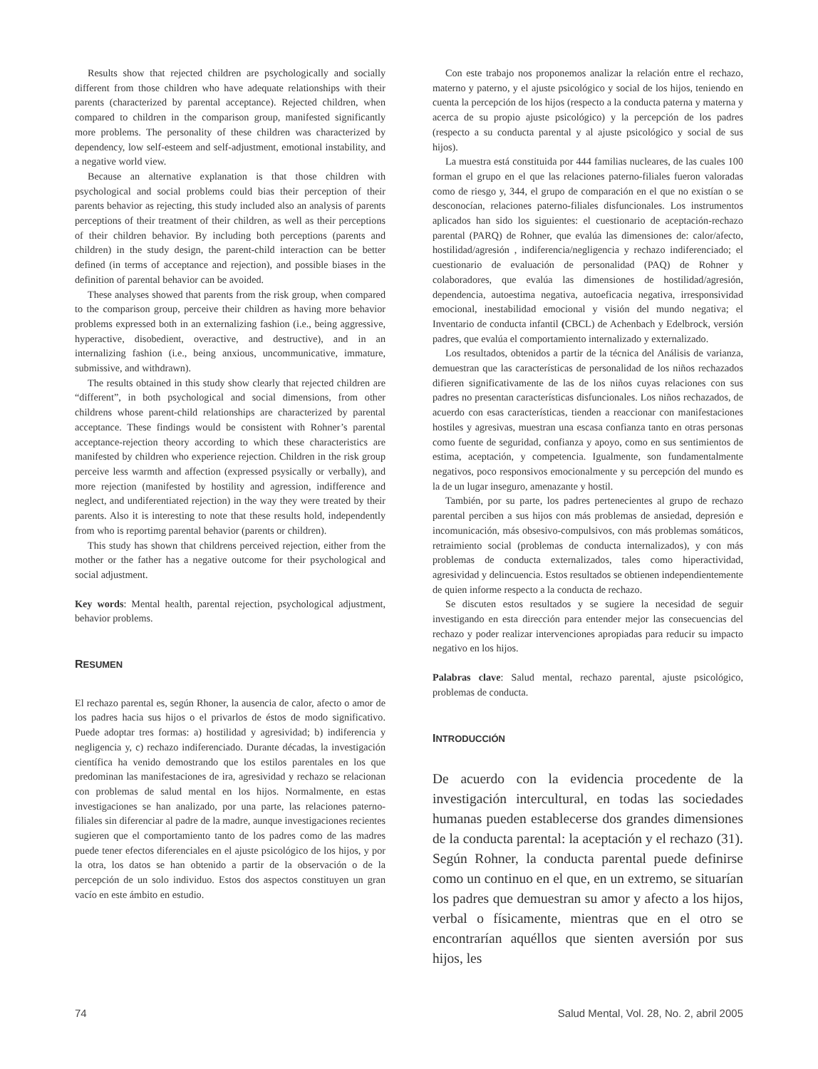Results show that rejected children are psychologically and socially different from those children who have adequate relationships with their parents (characterized by parental acceptance). Rejected children, when compared to children in the comparison group, manifested significantly more problems. The personality of these children was characterized by dependency, low self-esteem and self-adjustment, emotional instability, and a negative world view.
Because an alternative explanation is that those children with psychological and social problems could bias their perception of their parents behavior as rejecting, this study included also an analysis of parents perceptions of their treatment of their children, as well as their perceptions of their children behavior. By including both perceptions (parents and children) in the study design, the parent-child interaction can be better defined (in terms of acceptance and rejection), and possible biases in the definition of parental behavior can be avoided.
These analyses showed that parents from the risk group, when compared to the comparison group, perceive their children as having more behavior problems expressed both in an externalizing fashion (i.e., being aggressive, hyperactive, disobedient, overactive, and destructive), and in an internalizing fashion (i.e., being anxious, uncommunicative, immature, submissive, and withdrawn).
The results obtained in this study show clearly that rejected children are “different”, in both psychological and social dimensions, from other childrens whose parent-child relationships are characterized by parental acceptance. These findings would be consistent with Rohner’s parental acceptance-rejection theory according to which these characteristics are manifested by children who experience rejection. Children in the risk group perceive less warmth and affection (expressed psysically or verbally), and more rejection (manifested by hostility and agression, indifference and neglect, and undiferentiated rejection) in the way they were treated by their parents. Also it is interesting to note that these results hold, independently from who is reportimg parental behavior (parents or children).
This study has shown that childrens perceived rejection, either from the mother or the father has a negative outcome for their psychological and social adjustment.
Key words: Mental health, parental rejection, psychological adjustment, behavior problems.
RESUMEN
El rechazo parental es, según Rhoner, la ausencia de calor, afecto o amor de los padres hacia sus hijos o el privarlos de éstos de modo significativo. Puede adoptar tres formas: a) hostilidad y agresividad; b) indiferencia y negligencia y, c) rechazo indiferenciado. Durante décadas, la investigación científica ha venido demostrando que los estilos parentales en los que predominan las manifestaciones de ira, agresividad y rechazo se relacionan con problemas de salud mental en los hijos. Normalmente, en estas investigaciones se han analizado, por una parte, las relaciones paterno-filiales sin diferenciar al padre de la madre, aunque investigaciones recientes sugieren que el comportamiento tanto de los padres como de las madres puede tener efectos diferenciales en el ajuste psicológico de los hijos, y por la otra, los datos se han obtenido a partir de la observación o de la percepción de un solo individuo. Estos dos aspectos constituyen un gran vacío en este ámbito en estudio.
Con este trabajo nos proponemos analizar la relación entre el rechazo, materno y paterno, y el ajuste psicológico y social de los hijos, teniendo en cuenta la percepción de los hijos (respecto a la conducta paterna y materna y acerca de su propio ajuste psicológico) y la percepción de los padres (respecto a su conducta parental y al ajuste psicológico y social de sus hijos).
La muestra está constituida por 444 familias nucleares, de las cuales 100 forman el grupo en el que las relaciones paterno-filiales fueron valoradas como de riesgo y, 344, el grupo de comparación en el que no existían o se desconocían, relaciones paterno-filiales disfuncionales. Los instrumentos aplicados han sido los siguientes: el cuestionario de aceptación-rechazo parental (PARQ) de Rohner, que evalúa las dimensiones de: calor/afecto, hostilidad/agresión , indiferencia/negligencia y rechazo indiferenciado; el cuestionario de evaluación de personalidad (PAQ) de Rohner y colaboradores, que evalúa las dimensiones de hostilidad/agresión, dependencia, autoestima negativa, autoeficacia negativa, irresponsividad emocional, inestabilidad emocional y visión del mundo negativa; el Inventario de conducta infantil (CBCL) de Achenbach y Edelbrock, versión padres, que evalúa el comportamiento internalizado y externalizado.
Los resultados, obtenidos a partir de la técnica del Análisis de varianza, demuestran que las características de personalidad de los niños rechazados difieren significativamente de las de los niños cuyas relaciones con sus padres no presentan características disfuncionales. Los niños rechazados, de acuerdo con esas características, tienden a reaccionar con manifestaciones hostiles y agresivas, muestran una escasa confianza tanto en otras personas como fuente de seguridad, confianza y apoyo, como en sus sentimientos de estima, aceptación, y competencia. Igualmente, son fundamentalmente negativos, poco responsivos emocionalmente y su percepción del mundo es la de un lugar inseguro, amenazante y hostil.
También, por su parte, los padres pertenecientes al grupo de rechazo parental perciben a sus hijos con más problemas de ansiedad, depresión e incomunicación, más obsesivo-compulsivos, con más problemas somáticos, retraimiento social (problemas de conducta internalizados), y con más problemas de conducta externalizados, tales como hiperactividad, agresividad y delincuencia. Estos resultados se obtienen independientemente de quien informe respecto a la conducta de rechazo.
Se discuten estos resultados y se sugiere la necesidad de seguir investigando en esta dirección para entender mejor las consecuencias del rechazo y poder realizar intervenciones apropiadas para reducir su impacto negativo en los hijos.
Palabras clave: Salud mental, rechazo parental, ajuste psicológico, problemas de conducta.
INTRODUCCIÓN
De acuerdo con la evidencia procedente de la investigación intercultural, en todas las sociedades humanas pueden establecerse dos grandes dimensiones de la conducta parental: la aceptación y el rechazo (31). Según Rohner, la conducta parental puede definirse como un continuo en el que, en un extremo, se situarían los padres que demuestran su amor y afecto a los hijos, verbal o físicamente, mientras que en el otro se encontrarían aquéllos que sienten aversión por sus hijos, les
74 Salud Mental, Vol. 28, No. 2, abril 2005